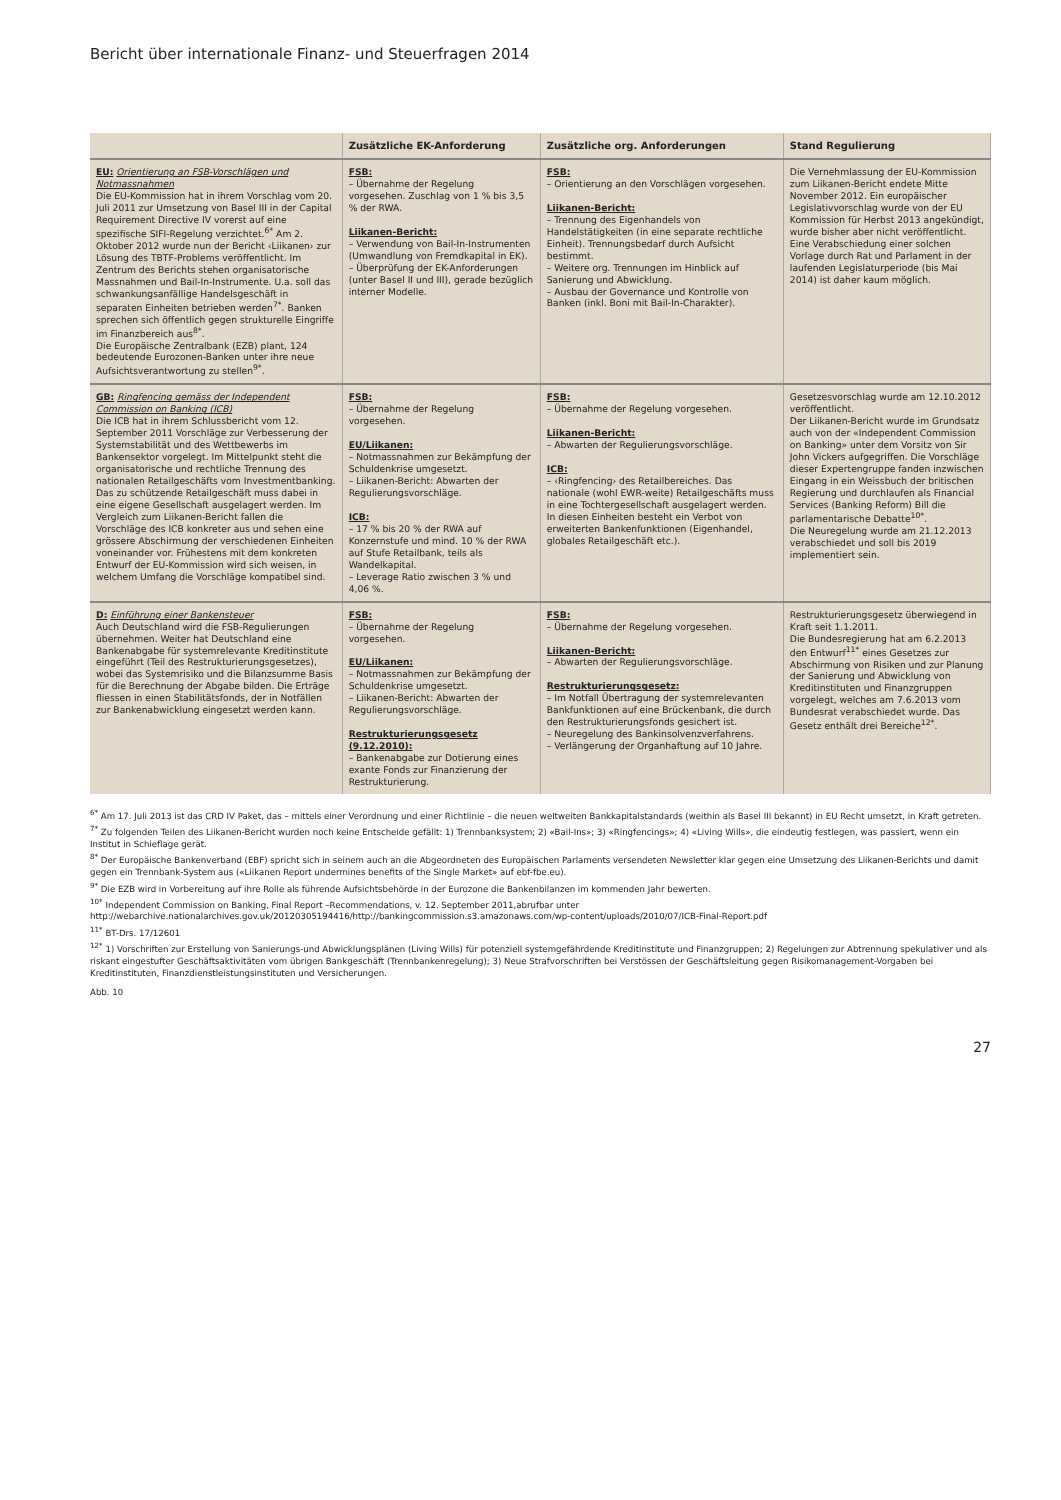Bericht über internationale Finanz- und Steuerfragen 2014
| | Zusätzliche EK-Anforderung | Zusätzliche org. Anforderungen | Stand Regulierung |
| --- | --- | --- | --- |
| EU: Orientierung an FSB-Vorschlägen und Notmassnahmen Die EU-Kommission hat in ihrem Vorschlag vom 20. Juli 2011 zur Umsetzung von Basel III in der Capital Requirement Directive IV vorerst auf eine spezifische SIFI-Regelung verzichtet.<sup>6*</sup> Am 2. Oktober 2012 wurde nun der Bericht ‹Liikanen› zur Lösung des TBTF-Problems veröffentlicht. Im Zentrum des Berichts stehen organisatorische Massnahmen und Bail-In-Instrumente. U.a. soll das schwankungsanfällige Handelsgeschäft in separaten Einheiten betrieben werden<sup>7*</sup>. Banken sprechen sich öffentlich gegen strukturelle Eingriffe im Finanzbereich aus<sup>8*</sup>. Die Europäische Zentralbank (EZB) plant, 124 bedeutende Eurozonen-Banken unter ihre neue Aufsichtsverantwortung zu stellen<sup>9*</sup>. | FSB: – Übernahme der Regelung vorgesehen. Zuschlag von 1 % bis 3,5 % der RWA. Liikanen-Bericht: – Verwendung von Bail-In-Instrumenten (Umwandlung von Fremdkapital in EK). – Überprüfung der EK-Anforderungen (unter Basel II und III), gerade bezüglich interner Modelle. | FSB: – Orientierung an den Vorschlägen vorgesehen. Liikanen-Bericht: – Trennung des Eigenhandels von Handelstätigkeiten (in eine separate rechtliche Einheit). Trennungsbedarf durch Aufsicht bestimmt. – Weitere org. Trennungen im Hinblick auf Sanierung und Abwicklung. – Ausbau der Governance und Kontrolle von Banken (inkl. Boni mit Bail-In-Charakter). | Die Vernehmlassung der EU-Kommission zum Liikanen-Bericht endete Mitte November 2012. Ein europäischer Legislativvorschlag wurde von der EU Kommission für Herbst 2013 angekündigt, wurde bisher aber nicht veröffentlicht. Eine Verabschiedung einer solchen Vorlage durch Rat und Parlament in der laufenden Legislaturperiode (bis Mai 2014) ist daher kaum möglich. |
| GB: Ringfencing gemäss der Independent Commission on Banking (ICB) Die ICB hat in ihrem Schlussbericht vom 12. September 2011 Vorschläge zur Verbesserung der Systemstabilität und des Wettbewerbs im Bankensektor vorgelegt. Im Mittelpunkt steht die organisatorische und rechtliche Trennung des nationalen Retailgeschäfts vom Investmentbanking. Das zu schützende Retailgeschäft muss dabei in eine eigene Gesellschaft ausgelagert werden. Im Vergleich zum Liikanen-Bericht fallen die Vorschläge des ICB konkreter aus und sehen eine grössere Abschirmung der verschiedenen Einheiten voneinander vor. Frühestens mit dem konkreten Entwurf der EU-Kommission wird sich weisen, in welchem Umfang die Vorschläge kompatibel sind. | FSB: – Übernahme der Regelung vorgesehen. EU/Liikanen: – Notmassnahmen zur Bekämpfung der Schuldenkrise umgesetzt. – Liikanen-Bericht: Abwarten der Regulierungsvorschläge. ICB: – 17 % bis 20 % der RWA auf Konzernstufe und mind. 10 % der RWA auf Stufe Retailbank, teils als Wandelkapital. – Leverage Ratio zwischen 3 % und 4,06 %. | FSB: – Übernahme der Regelung vorgesehen. Liikanen-Bericht: – Abwarten der Regulierungsvorschläge. ICB: – ‹Ringfencing› des Retailbereiches. Das nationale (wohl EWR-weite) Retailgeschäfts muss in eine Tochtergesellschaft ausgelagert werden. In diesen Einheiten besteht ein Verbot von erweiterten Bankenfunktionen (Eigenhandel, globales Retailgeschäft etc.). | Gesetzesvorschlag wurde am 12.10.2012 veröffentlicht. Der Liikanen-Bericht wurde im Grundsatz auch von der «Independent Commission on Banking» unter dem Vorsitz von Sir John Vickers aufgegriffen. Die Vorschläge dieser Expertengruppe fanden inzwischen Eingang in ein Weissbuch der britischen Regierung und durchlaufen als Financial Services (Banking Reform) Bill die parlamentarische Debatte<sup>10*</sup>. Die Neuregelung wurde am 21.12.2013 verabschiedet und soll bis 2019 implementiert sein. |
| D: Einführung einer Bankensteuer Auch Deutschland wird die FSB-Regulierungen übernehmen. Weiter hat Deutschland eine Bankenabgabe für systemrelevante Kreditinstitute eingeführt (Teil des Restrukturierungsgesetzes), wobei das Systemrisiko und die Bilanzsumme Basis für die Berechnung der Abgabe bilden. Die Erträge fliessen in einen Stabilitätsfonds, der in Notfällen zur Bankenabwicklung eingesetzt werden kann. | FSB: – Übernahme der Regelung vorgesehen. EU/Liikanen: – Notmassnahmen zur Bekämpfung der Schuldenkrise umgesetzt. – Liikanen-Bericht: Abwarten der Regulierungsvorschläge. Restrukturierungsgesetz (9.12.2010): – Bankenabgabe zur Dotierung eines exante Fonds zur Finanzierung der Restrukturierung. | FSB: – Übernahme der Regelung vorgesehen. Liikanen-Bericht: – Abwarten der Regulierungsvorschläge. Restrukturierungsgesetz: – Im Notfall Übertragung der systemrelevanten Bankfunktionen auf eine Brückenbank, die durch den Restrukturierungsfonds gesichert ist. – Neuregelung des Bankinsolvenzverfahrens. – Verlängerung der Organhaftung auf 10 Jahre. | Restrukturierungsgesetz überwiegend in Kraft seit 1.1.2011. Die Bundesregierung hat am 6.2.2013 den Entwurf<sup>11*</sup> eines Gesetzes zur Abschirmung von Risiken und zur Planung der Sanierung und Abwicklung von Kreditinstituten und Finanzgruppen vorgelegt, welches am 7.6.2013 vom Bundesrat verabschiedet wurde. Das Gesetz enthält drei Bereiche<sup>12*</sup>. |
<sup>6*</sup> Am 17. Juli 2013 ist das CRD IV Paket, das – mittels einer Verordnung und einer Richtlinie – die neuen weltweiten Bankkapitalstandards (weithin als Basel III bekannt) in EU Recht umsetzt, in Kraft getreten.
<sup>7*</sup> Zu folgenden Teilen des Liikanen-Bericht wurden noch keine Entscheide gefällt: 1) Trennbanksystem; 2) «Bail-Ins»; 3) «Ringfencings»; 4) «Living Wills», die eindeutig festlegen, was passiert, wenn ein Institut in Schieflage gerät.
<sup>8*</sup> Der Europäische Bankenverband (EBF) spricht sich in seinem auch an die Abgeordneten des Europäischen Parlaments versendeten Newsletter klar gegen eine Umsetzung des Liikanen-Berichts und damit gegen ein Trennbank-System aus («Liikanen Report undermines benefits of the Single Market» auf ebf-fbe.eu).
<sup>9*</sup> Die EZB wird in Vorbereitung auf ihre Rolle als führende Aufsichtsbehörde in der Eurozone die Bankenbilanzen im kommenden Jahr bewerten.
<sup>10*</sup> Independent Commission on Banking, Final Report –Recommendations, v. 12. September 2011,abrufbar unter http://webarchive.nationalarchives.gov.uk/20120305194416/http://bankingcommission.s3.amazonaws.com/wp-content/uploads/2010/07/ICB-Final-Report.pdf
<sup>11*</sup> BT-Drs. 17/12601
<sup>12*</sup> 1) Vorschriften zur Erstellung von Sanierungs-und Abwicklungsplänen (Living Wills) für potenziell systemgefährdende Kreditinstitute und Finanzgruppen; 2) Regelungen zur Abtrennung spekulativer und als riskant eingestufter Geschäftsaktivitäten vom übrigen Bankgeschäft (Trennbankenregelung); 3) Neue Strafvorschriften bei Verstössen der Geschäftsleitung gegen Risikomanagement-Vorgaben bei Kreditinstituten, Finanzdienstleistungsinstituten und Versicherungen.
Abb. 10
27